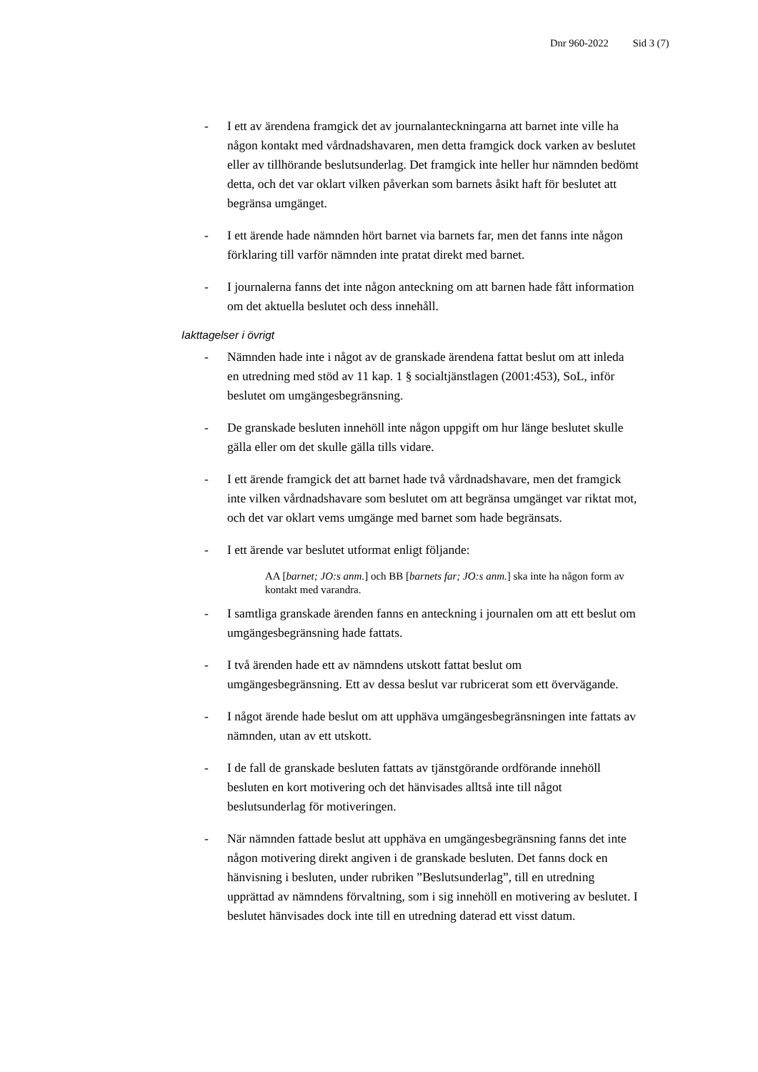Dnr 960-2022 Sid 3 (7)
- I ett av ärendena framgick det av journalanteckningarna att barnet inte ville ha någon kontakt med vårdnadshavaren, men detta framgick dock varken av beslutet eller av tillhörande beslutsunderlag. Det framgick inte heller hur nämnden bedömt detta, och det var oklart vilken påverkan som barnets åsikt haft för beslutet att begränsa umgänget.
- I ett ärende hade nämnden hört barnet via barnets far, men det fanns inte någon förklaring till varför nämnden inte pratat direkt med barnet.
- I journalerna fanns det inte någon anteckning om att barnen hade fått information om det aktuella beslutet och dess innehåll.
Iakttagelser i övrigt
- Nämnden hade inte i något av de granskade ärendena fattat beslut om att inleda en utredning med stöd av 11 kap. 1 § socialtjänstlagen (2001:453), SoL, inför beslutet om umgängesbegränsning.
- De granskade besluten innehöll inte någon uppgift om hur länge beslutet skulle gälla eller om det skulle gälla tills vidare.
- I ett ärende framgick det att barnet hade två vårdnadshavare, men det framgick inte vilken vårdnadshavare som beslutet om att begränsa umgänget var riktat mot, och det var oklart vems umgänge med barnet som hade begränsats.
- I ett ärende var beslutet utformat enligt följande:
AA [barnet; JO:s anm.] och BB [barnets far; JO:s anm.] ska inte ha någon form av kontakt med varandra.
- I samtliga granskade ärenden fanns en anteckning i journalen om att ett beslut om umgängesbegränsning hade fattats.
- I två ärenden hade ett av nämndens utskott fattat beslut om umgängesbegränsning. Ett av dessa beslut var rubricerat som ett övervägande.
- I något ärende hade beslut om att upphäva umgängesbegränsningen inte fattats av nämnden, utan av ett utskott.
- I de fall de granskade besluten fattats av tjänstgörande ordförande innehöll besluten en kort motivering och det hänvisades alltså inte till något beslutsunderlag för motiveringen.
- När nämnden fattade beslut att upphäva en umgängesbegränsning fanns det inte någon motivering direkt angiven i de granskade besluten. Det fanns dock en hänvisning i besluten, under rubriken ”Beslutsunderlag”, till en utredning upprättad av nämndens förvaltning, som i sig innehöll en motivering av beslutet. I beslutet hänvisades dock inte till en utredning daterad ett visst datum.